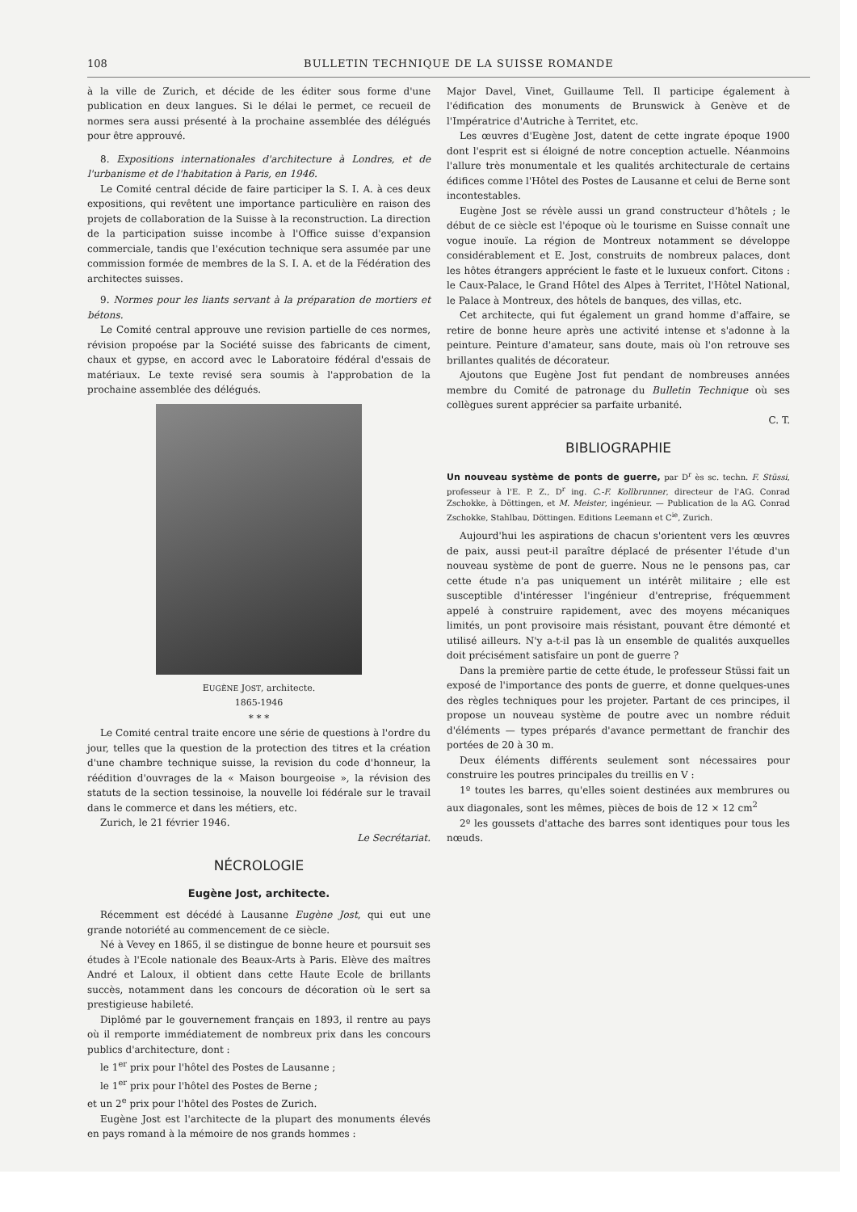108 BULLETIN TECHNIQUE DE LA SUISSE ROMANDE
à la ville de Zurich, et décide de les éditer sous forme d'une publication en deux langues. Si le délai le permet, ce recueil de normes sera aussi présenté à la prochaine assemblée des délégués pour être approuvé.
8. Expositions internationales d'architecture à Londres, et de l'urbanisme et de l'habitation à Paris, en 1946.
Le Comité central décide de faire participer la S. I. A. à ces deux expositions, qui revêtent une importance particulière en raison des projets de collaboration de la Suisse à la reconstruction. La direction de la participation suisse incombe à l'Office suisse d'expansion commerciale, tandis que l'exécution technique sera assumée par une commission formée de membres de la S. I. A. et de la Fédération des architectes suisses.
9. Normes pour les liants servant à la préparation de mortiers et bétons.
Le Comité central approuve une revision partielle de ces normes, révision propoése par la Société suisse des fabricants de ciment, chaux et gypse, en accord avec le Laboratoire fédéral d'essais de matériaux. Le texte revisé sera soumis à l'approbation de la prochaine assemblée des délégués.
EUGÈNE JOST, architecte.
1865-1946
* * *
Le Comité central traite encore une série de questions à l'ordre du jour, telles que la question de la protection des titres et la création d'une chambre technique suisse, la revision du code d'honneur, la réédition d'ouvrages de la « Maison bourgeoise », la révision des statuts de la section tessinoise, la nouvelle loi fédérale sur le travail dans le commerce et dans les métiers, etc.
Zurich, le 21 février 1946.
Le Secrétariat.
NÉCROLOGIE
Eugène Jost, architecte.
Récemment est décédé à Lausanne Eugène Jost, qui eut une grande notoriété au commencement de ce siècle.
Né à Vevey en 1865, il se distingue de bonne heure et poursuit ses études à l'Ecole nationale des Beaux-Arts à Paris. Elève des maîtres André et Laloux, il obtient dans cette Haute Ecole de brillants succès, notamment dans les concours de décoration où le sert sa prestigieuse habileté.
Diplômé par le gouvernement français en 1893, il rentre au pays où il remporte immédiatement de nombreux prix dans les concours publics d'architecture, dont :
le 1<sup>er</sup> prix pour l'hôtel des Postes de Lausanne ;
le 1<sup>er</sup> prix pour l'hôtel des Postes de Berne ;
et un 2<sup>e</sup> prix pour l'hôtel des Postes de Zurich.
Eugène Jost est l'architecte de la plupart des monuments élevés en pays romand à la mémoire de nos grands hommes :
Major Davel, Vinet, Guillaume Tell. Il participe également à l'édification des monuments de Brunswick à Genève et de l'Impératrice d'Autriche à Territet, etc.
Les œuvres d'Eugène Jost, datent de cette ingrate époque 1900 dont l'esprit est si éloigné de notre conception actuelle. Néanmoins l'allure très monumentale et les qualités architecturale de certains édifices comme l'Hôtel des Postes de Lausanne et celui de Berne sont incontestables.
Eugène Jost se révèle aussi un grand constructeur d'hôtels ; le début de ce siècle est l'époque où le tourisme en Suisse connaît une vogue inouïe. La région de Montreux notamment se développe considérablement et E. Jost, construits de nombreux palaces, dont les hôtes étrangers apprécient le faste et le luxueux confort. Citons : le Caux-Palace, le Grand Hôtel des Alpes à Territet, l'Hôtel National, le Palace à Montreux, des hôtels de banques, des villas, etc.
Cet architecte, qui fut également un grand homme d'affaire, se retire de bonne heure après une activité intense et s'adonne à la peinture. Peinture d'amateur, sans doute, mais où l'on retrouve ses brillantes qualités de décorateur.
Ajoutons que Eugène Jost fut pendant de nombreuses années membre du Comité de patronage du Bulletin Technique où ses collègues surent apprécier sa parfaite urbanité.
C. T.
BIBLIOGRAPHIE
Un nouveau système de ponts de guerre, par D<sup>r</sup> ès sc. techn. F. Stüssi, professeur à l'E. P. Z., D<sup>r</sup> ing. C.-F. Kollbrunner, directeur de l'AG. Conrad Zschokke, à Döttingen, et M. Meister, ingénieur. — Publication de la AG. Conrad Zschokke, Stahlbau, Döttingen. Editions Leemann et C<sup>ie</sup>, Zurich.
Aujourd'hui les aspirations de chacun s'orientent vers les œuvres de paix, aussi peut-il paraître déplacé de présenter l'étude d'un nouveau système de pont de guerre. Nous ne le pensons pas, car cette étude n'a pas uniquement un intérêt militaire ; elle est susceptible d'intéresser l'ingénieur d'entreprise, fréquemment appelé à construire rapidement, avec des moyens mécaniques limités, un pont provisoire mais résistant, pouvant être démonté et utilisé ailleurs. N'y a-t-il pas là un ensemble de qualités auxquelles doit précisément satisfaire un pont de guerre ?
Dans la première partie de cette étude, le professeur Stüssi fait un exposé de l'importance des ponts de guerre, et donne quelques-unes des règles techniques pour les projeter. Partant de ces principes, il propose un nouveau système de poutre avec un nombre réduit d'éléments — types préparés d'avance permettant de franchir des portées de 20 à 30 m.
Deux éléments différents seulement sont nécessaires pour construire les poutres principales du treillis en V :
1º toutes les barres, qu'elles soient destinées aux membrures ou aux diagonales, sont les mêmes, pièces de bois de 12 × 12 cm<sup>2</sup>
2º les goussets d'attache des barres sont identiques pour tous les nœuds.